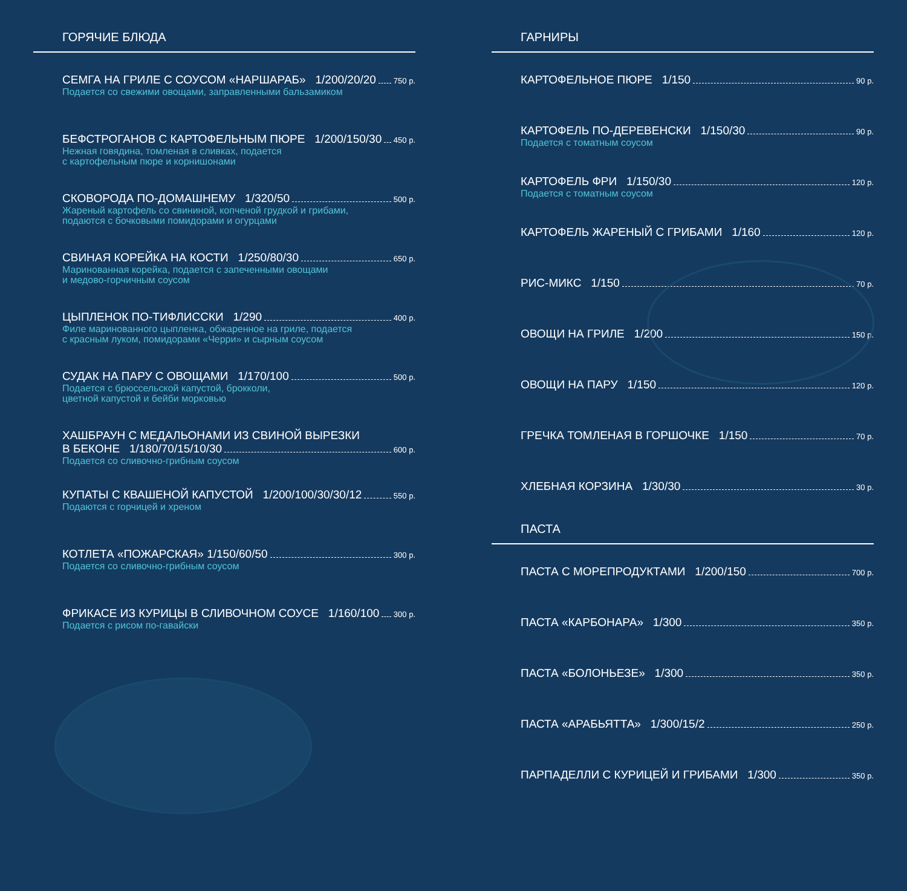ГОРЯЧИЕ БЛЮДА
СЕМГА НА ГРИЛЕ С СОУСОМ «НАРШАРАБ» 1/200/20/20 750 р.
Подается со свежими овощами, заправленными бальзамиком
БЕФСТРОГАНОВ С КАРТОФЕЛЬНЫМ ПЮРЕ 1/200/150/30 450 р.
Нежная говядина, томленая в сливках, подается
с картофельным пюре и корнишонами
СКОВОРОДА ПО-ДОМАШНЕМУ 1/320/50 500 р.
Жареный картофель со свининой, копченой грудкой и грибами,
подаются с бочковыми помидорами и огурцами
СВИНАЯ КОРЕЙКА НА КОСТИ 1/250/80/30 650 р.
Маринованная корейка, подается с запеченными овощами
и медово-горчичным соусом
ЦЫПЛЕНОК ПО-ТИФЛИССКИ 1/290 400 р.
Филе маринованного цыпленка, обжаренное на гриле, подается
с красным луком, помидорами «Черри» и сырным соусом
СУДАК НА ПАРУ С ОВОЩАМИ 1/170/100 500 р.
Подается с брюссельской капустой, брокколи,
цветной капустой и бейби морковью
ХАШБРАУН С МЕДАЛЬОНАМИ ИЗ СВИНОЙ ВЫРЕЗКИ
В БЕКОНЕ 1/180/70/15/10/30 600 р.
Подается со сливочно-грибным соусом
КУПАТЫ С КВАШЕНОЙ КАПУСТОЙ 1/200/100/30/30/12 550 р.
Подаются с горчицей и хреном
КОТЛЕТА «ПОЖАРСКАЯ» 1/150/60/50 300 р.
Подается со сливочно-грибным соусом
ФРИКАСЕ ИЗ КУРИЦЫ В СЛИВОЧНОМ СОУСЕ 1/160/100 300 р.
Подается с рисом по-гавайски
ГАРНИРЫ
КАРТОФЕЛЬНОЕ ПЮРЕ 1/150 90 р.
КАРТОФЕЛЬ ПО-ДЕРЕВЕНСКИ 1/150/30 90 р.
Подается с томатным соусом
КАРТОФЕЛЬ ФРИ 1/150/30 120 р.
Подается с томатным соусом
КАРТОФЕЛЬ ЖАРЕНЫЙ С ГРИБАМИ 1/160 120 р.
РИС-МИКС 1/150 70 р.
ОВОЩИ НА ГРИЛЕ 1/200 150 р.
ОВОЩИ НА ПАРУ 1/150 120 р.
ГРЕЧКА ТОМЛЕНАЯ В ГОРШОЧКЕ 1/150 70 р.
ХЛЕБНАЯ КОРЗИНА 1/30/30 30 р.
ПАСТА
ПАСТА С МОРЕПРОДУКТАМИ 1/200/150 700 р.
ПАСТА «КАРБОНАРА» 1/300 350 р.
ПАСТА «БОЛОНЬЕЗЕ» 1/300 350 р.
ПАСТА «АРАБЬЯТТА» 1/300/15/2 250 р.
ПАРПАДЕЛЛИ С КУРИЦЕЙ И ГРИБАМИ 1/300 350 р.